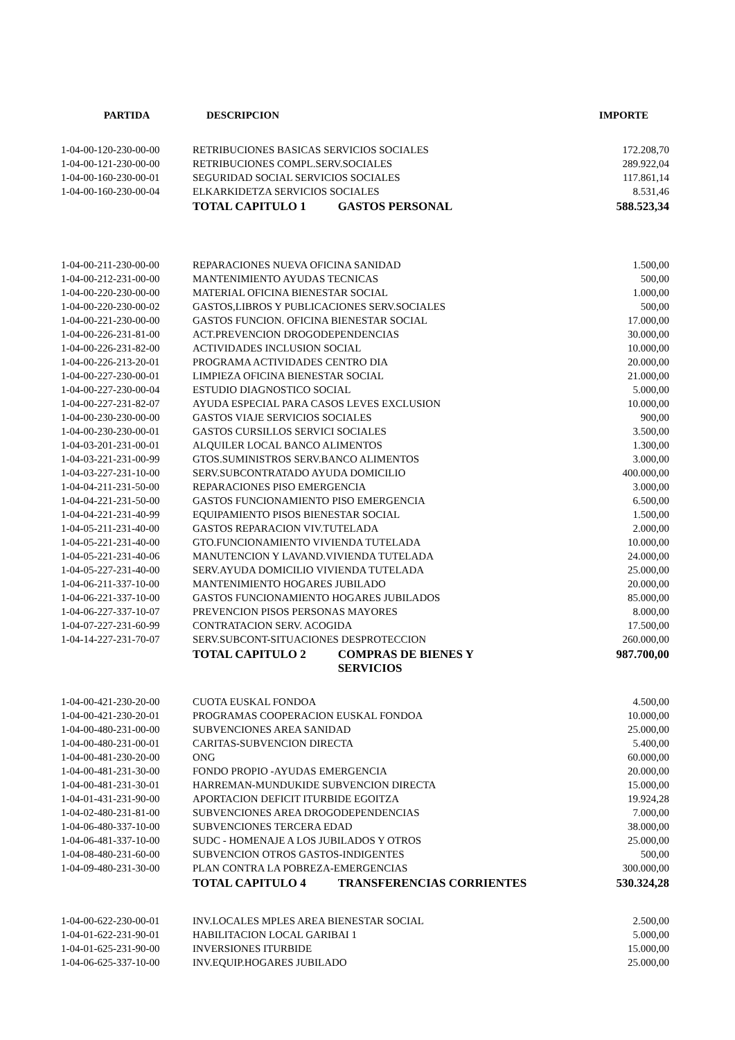| PARTIDA | DESCRIPCION | | IMPORTE |
| --- | --- | --- | --- |
| 1-04-00-120-230-00-00 | RETRIBUCIONES BASICAS SERVICIOS SOCIALES | | 172.208,70 |
| 1-04-00-121-230-00-00 | RETRIBUCIONES COMPL.SERV.SOCIALES | | 289.922,04 |
| 1-04-00-160-230-00-01 | SEGURIDAD SOCIAL SERVICIOS SOCIALES | | 117.861,14 |
| 1-04-00-160-230-00-04 | ELKARKIDETZA SERVICIOS SOCIALES | | 8.531,46 |
| | TOTAL CAPITULO 1 | GASTOS PERSONAL | 588.523,34 |
| 1-04-00-211-230-00-00 | REPARACIONES NUEVA OFICINA SANIDAD | | 1.500,00 |
| 1-04-00-212-231-00-00 | MANTENIMIENTO AYUDAS TECNICAS | | 500,00 |
| 1-04-00-220-230-00-00 | MATERIAL OFICINA BIENESTAR SOCIAL | | 1.000,00 |
| 1-04-00-220-230-00-02 | GASTOS,LIBROS Y PUBLICACIONES SERV.SOCIALES | | 500,00 |
| 1-04-00-221-230-00-00 | GASTOS FUNCION. OFICINA BIENESTAR SOCIAL | | 17.000,00 |
| 1-04-00-226-231-81-00 | ACT.PREVENCION DROGODEPENDENCIAS | | 30.000,00 |
| 1-04-00-226-231-82-00 | ACTIVIDADES INCLUSION SOCIAL | | 10.000,00 |
| 1-04-00-226-213-20-01 | PROGRAMA ACTIVIDADES CENTRO DIA | | 20.000,00 |
| 1-04-00-227-230-00-01 | LIMPIEZA OFICINA BIENESTAR SOCIAL | | 21.000,00 |
| 1-04-00-227-230-00-04 | ESTUDIO DIAGNOSTICO SOCIAL | | 5.000,00 |
| 1-04-00-227-231-82-07 | AYUDA ESPECIAL PARA CASOS LEVES EXCLUSION | | 10.000,00 |
| 1-04-00-230-230-00-00 | GASTOS VIAJE SERVICIOS SOCIALES | | 900,00 |
| 1-04-00-230-230-00-01 | GASTOS CURSILLOS SERVICI SOCIALES | | 3.500,00 |
| 1-04-03-201-231-00-01 | ALQUILER LOCAL BANCO ALIMENTOS | | 1.300,00 |
| 1-04-03-221-231-00-99 | GTOS.SUMINISTROS SERV.BANCO ALIMENTOS | | 3.000,00 |
| 1-04-03-227-231-10-00 | SERV.SUBCONTRATADO AYUDA DOMICILIO | | 400.000,00 |
| 1-04-04-211-231-50-00 | REPARACIONES PISO EMERGENCIA | | 3.000,00 |
| 1-04-04-221-231-50-00 | GASTOS FUNCIONAMIENTO PISO EMERGENCIA | | 6.500,00 |
| 1-04-04-221-231-40-99 | EQUIPAMIENTO PISOS BIENESTAR SOCIAL | | 1.500,00 |
| 1-04-05-211-231-40-00 | GASTOS REPARACION VIV.TUTELADA | | 2.000,00 |
| 1-04-05-221-231-40-00 | GTO.FUNCIONAMIENTO VIVIENDA TUTELADA | | 10.000,00 |
| 1-04-05-221-231-40-06 | MANUTENCION Y LAVAND.VIVIENDA TUTELADA | | 24.000,00 |
| 1-04-05-227-231-40-00 | SERV.AYUDA DOMICILIO VIVIENDA TUTELADA | | 25.000,00 |
| 1-04-06-211-337-10-00 | MANTENIMIENTO HOGARES JUBILADO | | 20.000,00 |
| 1-04-06-221-337-10-00 | GASTOS FUNCIONAMIENTO HOGARES JUBILADOS | | 85.000,00 |
| 1-04-06-227-337-10-07 | PREVENCION PISOS PERSONAS MAYORES | | 8.000,00 |
| 1-04-07-227-231-60-99 | CONTRATACION SERV. ACOGIDA | | 17.500,00 |
| 1-04-14-227-231-70-07 | SERV.SUBCONT-SITUACIONES DESPROTECCION | | 260.000,00 |
| | TOTAL CAPITULO 2 | COMPRAS DE BIENES Y SERVICIOS | 987.700,00 |
| 1-04-00-421-230-20-00 | CUOTA EUSKAL FONDOA | | 4.500,00 |
| 1-04-00-421-230-20-01 | PROGRAMAS COOPERACION EUSKAL FONDOA | | 10.000,00 |
| 1-04-00-480-231-00-00 | SUBVENCIONES AREA SANIDAD | | 25.000,00 |
| 1-04-00-480-231-00-01 | CARITAS-SUBVENCION DIRECTA | | 5.400,00 |
| 1-04-00-481-230-20-00 | ONG | | 60.000,00 |
| 1-04-00-481-231-30-00 | FONDO PROPIO -AYUDAS EMERGENCIA | | 20.000,00 |
| 1-04-00-481-231-30-01 | HARREMAN-MUNDUKIDE SUBVENCION DIRECTA | | 15.000,00 |
| 1-04-01-431-231-90-00 | APORTACION DEFICIT ITURBIDE EGOITZA | | 19.924,28 |
| 1-04-02-480-231-81-00 | SUBVENCIONES AREA DROGODEPENDENCIAS | | 7.000,00 |
| 1-04-06-480-337-10-00 | SUBVENCIONES TERCERA EDAD | | 38.000,00 |
| 1-04-06-481-337-10-00 | SUDC - HOMENAJE A LOS JUBILADOS Y OTROS | | 25.000,00 |
| 1-04-08-480-231-60-00 | SUBVENCION OTROS GASTOS-INDIGENTES | | 500,00 |
| 1-04-09-480-231-30-00 | PLAN CONTRA LA POBREZA-EMERGENCIAS | | 300.000,00 |
| | TOTAL CAPITULO 4 | TRANSFERENCIAS CORRIENTES | 530.324,28 |
| 1-04-00-622-230-00-01 | INV.LOCALES MPLES AREA BIENESTAR SOCIAL | | 2.500,00 |
| 1-04-01-622-231-90-01 | HABILITACION LOCAL GARIBAI 1 | | 5.000,00 |
| 1-04-01-625-231-90-00 | INVERSIONES ITURBIDE | | 15.000,00 |
| 1-04-06-625-337-10-00 | INV.EQUIP.HOGARES JUBILADO | | 25.000,00 |